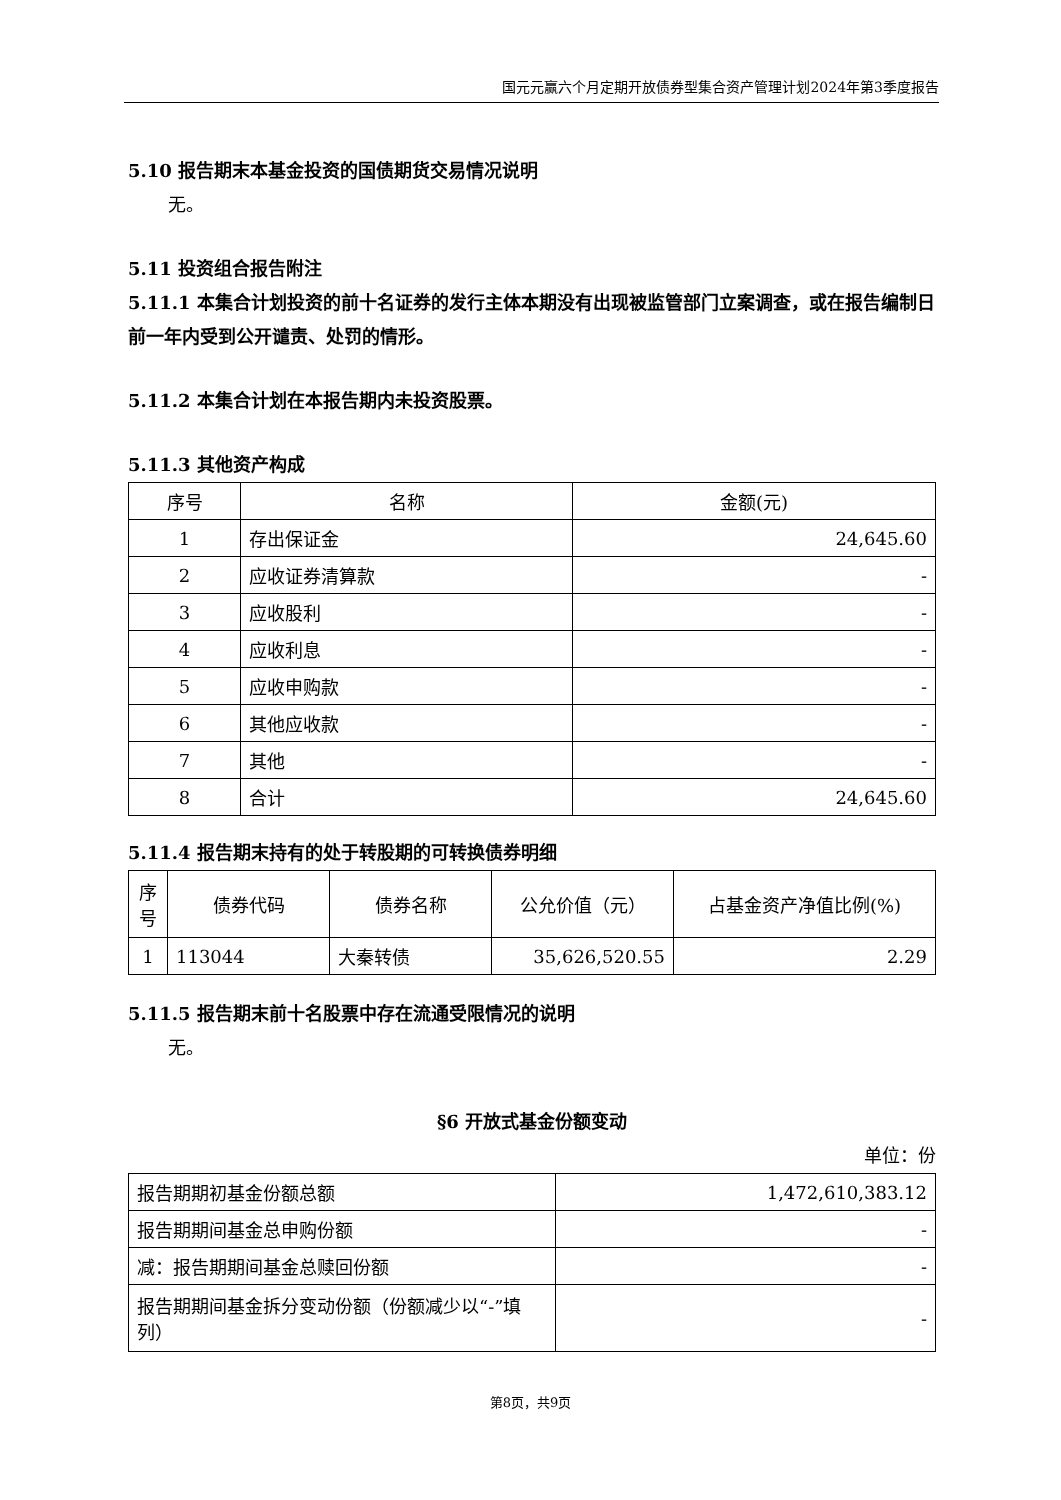国元元赢六个月定期开放债券型集合资产管理计划2024年第3季度报告
5.10 报告期末本基金投资的国债期货交易情况说明
无。
5.11 投资组合报告附注
5.11.1 本集合计划投资的前十名证券的发行主体本期没有出现被监管部门立案调查，或在报告编制日前一年内受到公开谴责、处罚的情形。
5.11.2 本集合计划在本报告期内未投资股票。
5.11.3 其他资产构成
| 序号 | 名称 | 金额(元) |
| 1 | 存出保证金 | 24,645.60 |
| 2 | 应收证券清算款 | - |
| 3 | 应收股利 | - |
| 4 | 应收利息 | - |
| 5 | 应收申购款 | - |
| 6 | 其他应收款 | - |
| 7 | 其他 | - |
| 8 | 合计 | 24,645.60 |
5.11.4 报告期末持有的处于转股期的可转换债券明细
| 序号 | 债券代码 | 债券名称 | 公允价值（元） | 占基金资产净值比例(%) |
| 1 | 113044 | 大秦转债 | 35,626,520.55 | 2.29 |
5.11.5 报告期末前十名股票中存在流通受限情况的说明
无。
§6 开放式基金份额变动
单位：份
| 报告期期初基金份额总额 | 1,472,610,383.12 |
| 报告期期间基金总申购份额 | - |
| 减：报告期期间基金总赎回份额 | - |
| 报告期期间基金拆分变动份额（份额减少以“-”填列） | - |
第8页，共9页